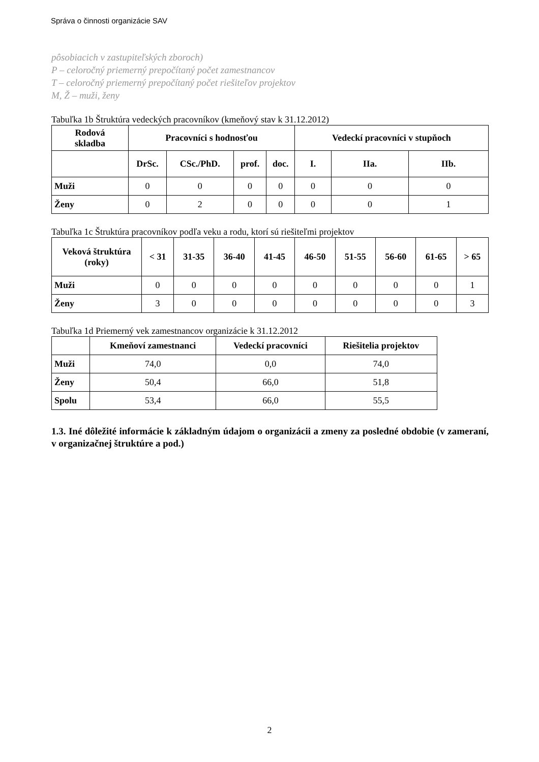Správa o činnosti organizácie SAV
pôsobiacich v zastupiteľských zboroch)
P – celoročný priemerný prepočítaný počet zamestnancov
T – celoročný priemerný prepočítaný počet riešiteľov projektov
M, Ž – muži, ženy
Tabuľka 1b Štruktúra vedeckých pracovníkov (kmeňový stav k 31.12.2012)
| Rodová skladba | Pracovníci s hodnosťou | | | | Vedeckí pracovníci v stupňoch | | |
| --- | --- | --- | --- | --- | --- | --- | --- |
| | DrSc. | CSc./PhD. | prof. | doc. | I. | IIa. | IIb. |
| Muži | 0 | 0 | 0 | 0 | 0 | 0 | 0 |
| Ženy | 0 | 2 | 0 | 0 | 0 | 0 | 1 |
Tabuľka 1c Štruktúra pracovníkov podľa veku a rodu, ktorí sú riešiteľmi projektov
| Veková štruktúra (roky) | < 31 | 31-35 | 36-40 | 41-45 | 46-50 | 51-55 | 56-60 | 61-65 | > 65 |
| --- | --- | --- | --- | --- | --- | --- | --- | --- | --- |
| Muži | 0 | 0 | 0 | 0 | 0 | 0 | 0 | 0 | 1 |
| Ženy | 3 | 0 | 0 | 0 | 0 | 0 | 0 | 0 | 3 |
Tabuľka 1d Priemerný vek zamestnancov organizácie k 31.12.2012
| | Kmeňoví zamestnanci | Vedeckí pracovníci | Riešitelia projektov |
| --- | --- | --- | --- |
| Muži | 74,0 | 0,0 | 74,0 |
| Ženy | 50,4 | 66,0 | 51,8 |
| Spolu | 53,4 | 66,0 | 55,5 |
1.3. Iné dôležité informácie k základným údajom o organizácii a zmeny za posledné obdobie (v zameraní, v organizačnej štruktúre a pod.)
2